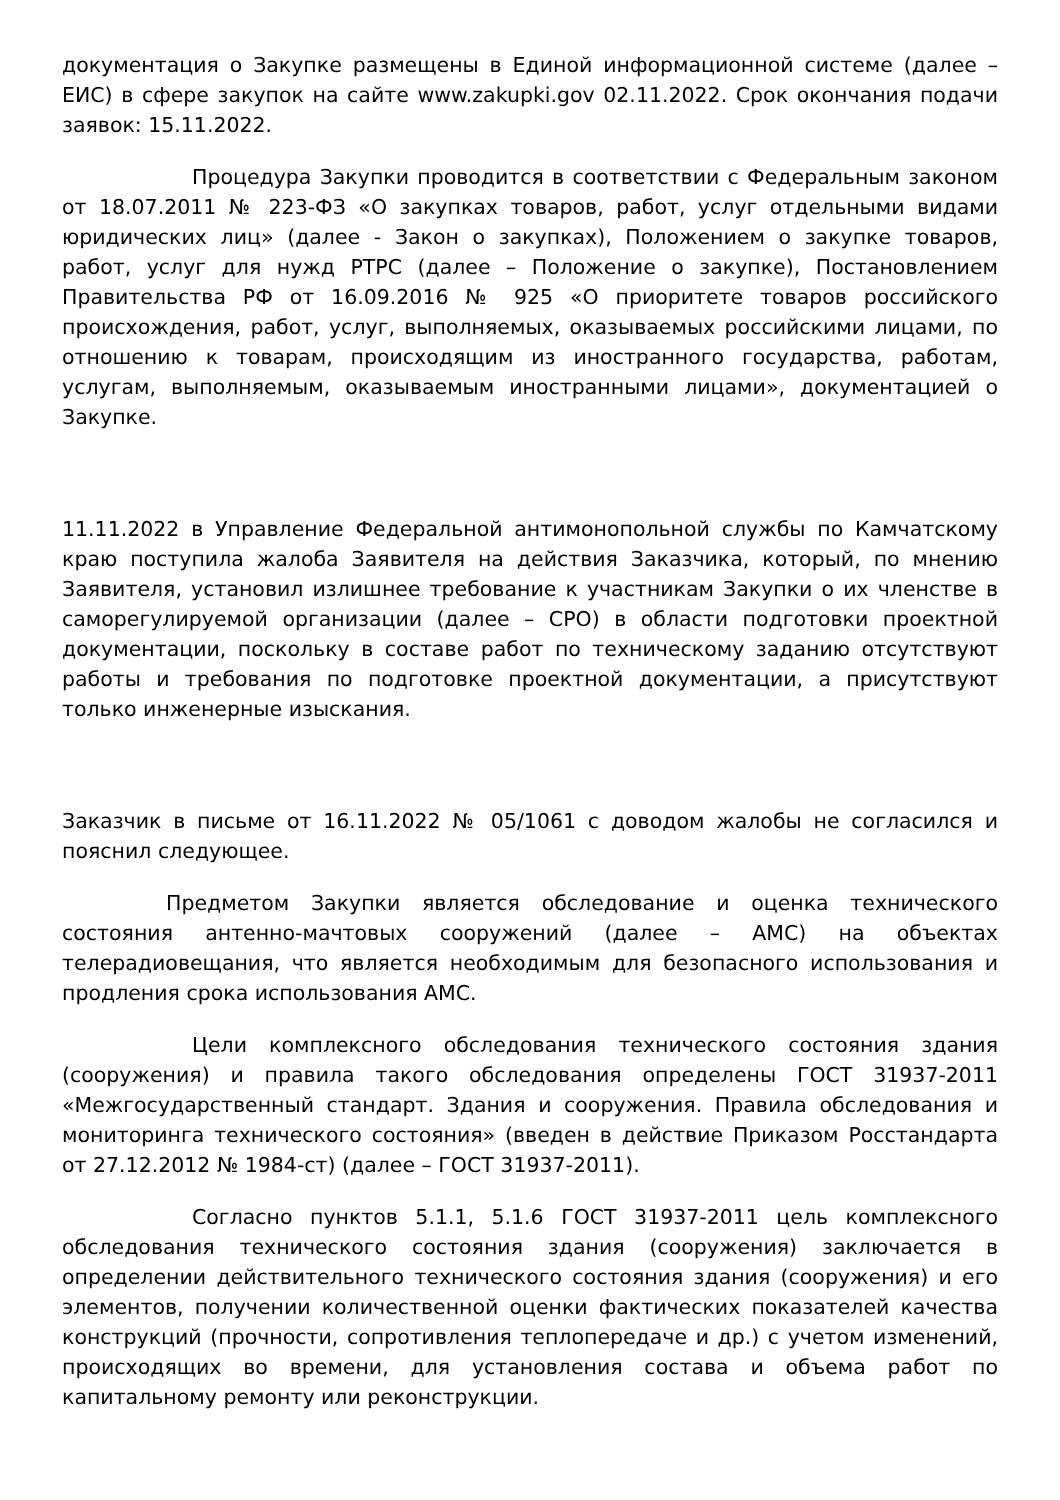документация о Закупке размещены в Единой информационной системе (далее – ЕИС) в сфере закупок на сайте www.zakupki.gov 02.11.2022. Срок окончания подачи заявок: 15.11.2022.
Процедура Закупки проводится в соответствии с Федеральным законом от 18.07.2011 № 223-ФЗ «О закупках товаров, работ, услуг отдельными видами юридических лиц» (далее - Закон о закупках), Положением о закупке товаров, работ, услуг для нужд РТРС (далее – Положение о закупке), Постановлением Правительства РФ от 16.09.2016 № 925 «О приоритете товаров российского происхождения, работ, услуг, выполняемых, оказываемых российскими лицами, по отношению к товарам, происходящим из иностранного государства, работам, услугам, выполняемым, оказываемым иностранными лицами», документацией о Закупке.
11.11.2022 в Управление Федеральной антимонопольной службы по Камчатскому краю поступила жалоба Заявителя на действия Заказчика, который, по мнению Заявителя, установил излишнее требование к участникам Закупки о их членстве в саморегулируемой организации (далее – СРО) в области подготовки проектной документации, поскольку в составе работ по техническому заданию отсутствуют работы и требования по подготовке проектной документации, а присутствуют только инженерные изыскания.
Заказчик в письме от 16.11.2022 № 05/1061 с доводом жалобы не согласился и пояснил следующее.
Предметом Закупки является обследование и оценка технического состояния антенно-мачтовых сооружений (далее – АМС) на объектах телерадиовещания, что является необходимым для безопасного использования и продления срока использования АМС.
Цели комплексного обследования технического состояния здания (сооружения) и правила такого обследования определены ГОСТ 31937-2011 «Межгосударственный стандарт. Здания и сооружения. Правила обследования и мониторинга технического состояния» (введен в действие Приказом Росстандарта от 27.12.2012 № 1984-ст) (далее – ГОСТ 31937-2011).
Согласно пунктов 5.1.1, 5.1.6 ГОСТ 31937-2011 цель комплексного обследования технического состояния здания (сооружения) заключается в определении действительного технического состояния здания (сооружения) и его элементов, получении количественной оценки фактических показателей качества конструкций (прочности, сопротивления теплопередаче и др.) с учетом изменений, происходящих во времени, для установления состава и объема работ по капитальному ремонту или реконструкции.